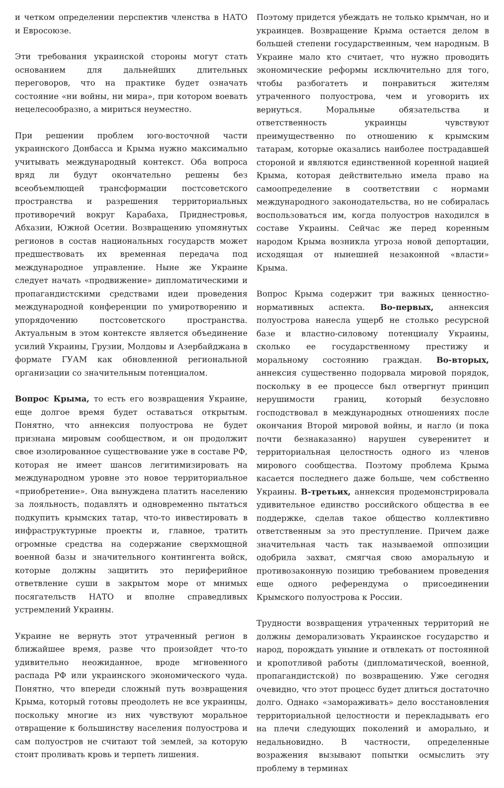и четком определении перспектив членства в НАТО и Евросоюзе.
Эти требования украинской стороны могут стать основанием для дальнейших длительных переговоров, что на практике будет означать состояние «ни войны, ни мира», при котором воевать нецелесообразно, а мириться неуместно.
При решении проблем юго-восточной части украинского Донбасса и Крыма нужно максимально учитывать международный контекст. Оба вопроса вряд ли будут окончательно решены без всеобъемлющей трансформации постсоветского пространства и разрешения территориальных противоречий вокруг Карабаха, Приднестровья, Абхазии, Южной Осетии. Возвращению упомянутых регионов в состав национальных государств может предшествовать их временная передача под международное управление. Ныне же Украине следует начать «продвижение» дипломатическими и пропагандистскими средствами идеи проведения международной конференции по умиротворению и упорядочению постсоветского пространства. Актуальным в этом контексте является объединение усилий Украины, Грузии, Молдовы и Азербайджана в формате ГУАМ как обновленной региональной организации со значительным потенциалом.
Вопрос Крыма, то есть его возвращения Украине, еще долгое время будет оставаться открытым. Понятно, что аннексия полуострова не будет признана мировым сообществом, и он продолжит свое изолированное существование уже в составе РФ, которая не имеет шансов легитимизировать на международном уровне это новое территориальное «приобретение». Она вынуждена платить населению за лояльность, подавлять и одновременно пытаться подкупить крымских татар, что-то инвестировать в инфраструктурные проекты и, главное, тратить огромные средства на содержание сверхмощной военной базы и значительного контингента войск, которые должны защитить это периферийное ответвление суши в закрытом море от мнимых посягательств НАТО и вполне справедливых устремлений Украины.
Украине не вернуть этот утраченный регион в ближайшее время, разве что произойдет что-то удивительно неожиданное, вроде мгновенного распада РФ или украинского экономического чуда. Понятно, что впереди сложный путь возвращения Крыма, который готовы преодолеть не все украинцы, поскольку многие из них чувствуют моральное отвращение к большинству населения полуострова и сам полуостров не считают той землей, за которую стоит проливать кровь и терпеть лишения.
Поэтому придется убеждать не только крымчан, но и украинцев. Возвращение Крыма остается делом в большей степени государственным, чем народным. В Украине мало кто считает, что нужно проводить экономические реформы исключительно для того, чтобы разбогатеть и понравиться жителям утраченного полуострова, чем и уговорить их вернуться. Моральные обязательства и ответственность украинцы чувствуют преимущественно по отношению к крымским татарам, которые оказались наиболее пострадавшей стороной и являются единственной коренной нацией Крыма, которая действительно имела право на самоопределение в соответствии с нормами международного законодательства, но не собиралась воспользоваться им, когда полуостров находился в составе Украины. Сейчас же перед коренным народом Крыма возникла угроза новой депортации, исходящая от нынешней незаконной «власти» Крыма.
Вопрос Крыма содержит три важных ценностно-нормативных аспекта. Во-первых, аннексия полуострова нанесла ущерб не столько ресурсной базе и властно-силовому потенциалу Украины, сколько ее государственному престижу и моральному состоянию граждан. Во-вторых, аннексия существенно подорвала мировой порядок, поскольку в ее процессе был отвергнут принцип нерушимости границ, который безусловно господствовал в международных отношениях после окончания Второй мировой войны, и нагло (и пока почти безнаказанно) нарушен суверенитет и территориальная целостность одного из членов мирового сообщества. Поэтому проблема Крыма касается последнего даже больше, чем собственно Украины. В-третьих, аннексия продемонстрировала удивительное единство российского общества в ее поддержке, сделав такое общество коллективно ответственным за это преступление. Причем даже значительная часть так называемой оппозиции одобрила захват, смягчая свою аморальную и противозаконную позицию требованием проведения еще одного референдума о присоединении Крымского полуострова к России.
Трудности возвращения утраченных территорий не должны деморализовать Украинское государство и народ, порождать уныние и отвлекать от постоянной и кропотливой работы (дипломатической, военной, пропагандистской) по возвращению. Уже сегодня очевидно, что этот процесс будет длиться достаточно долго. Однако «замораживать» дело восстановления территориальной целостности и перекладывать его на плечи следующих поколений и аморально, и недальновидно. В частности, определенные возражения вызывают попытки осмыслить эту проблему в терминах